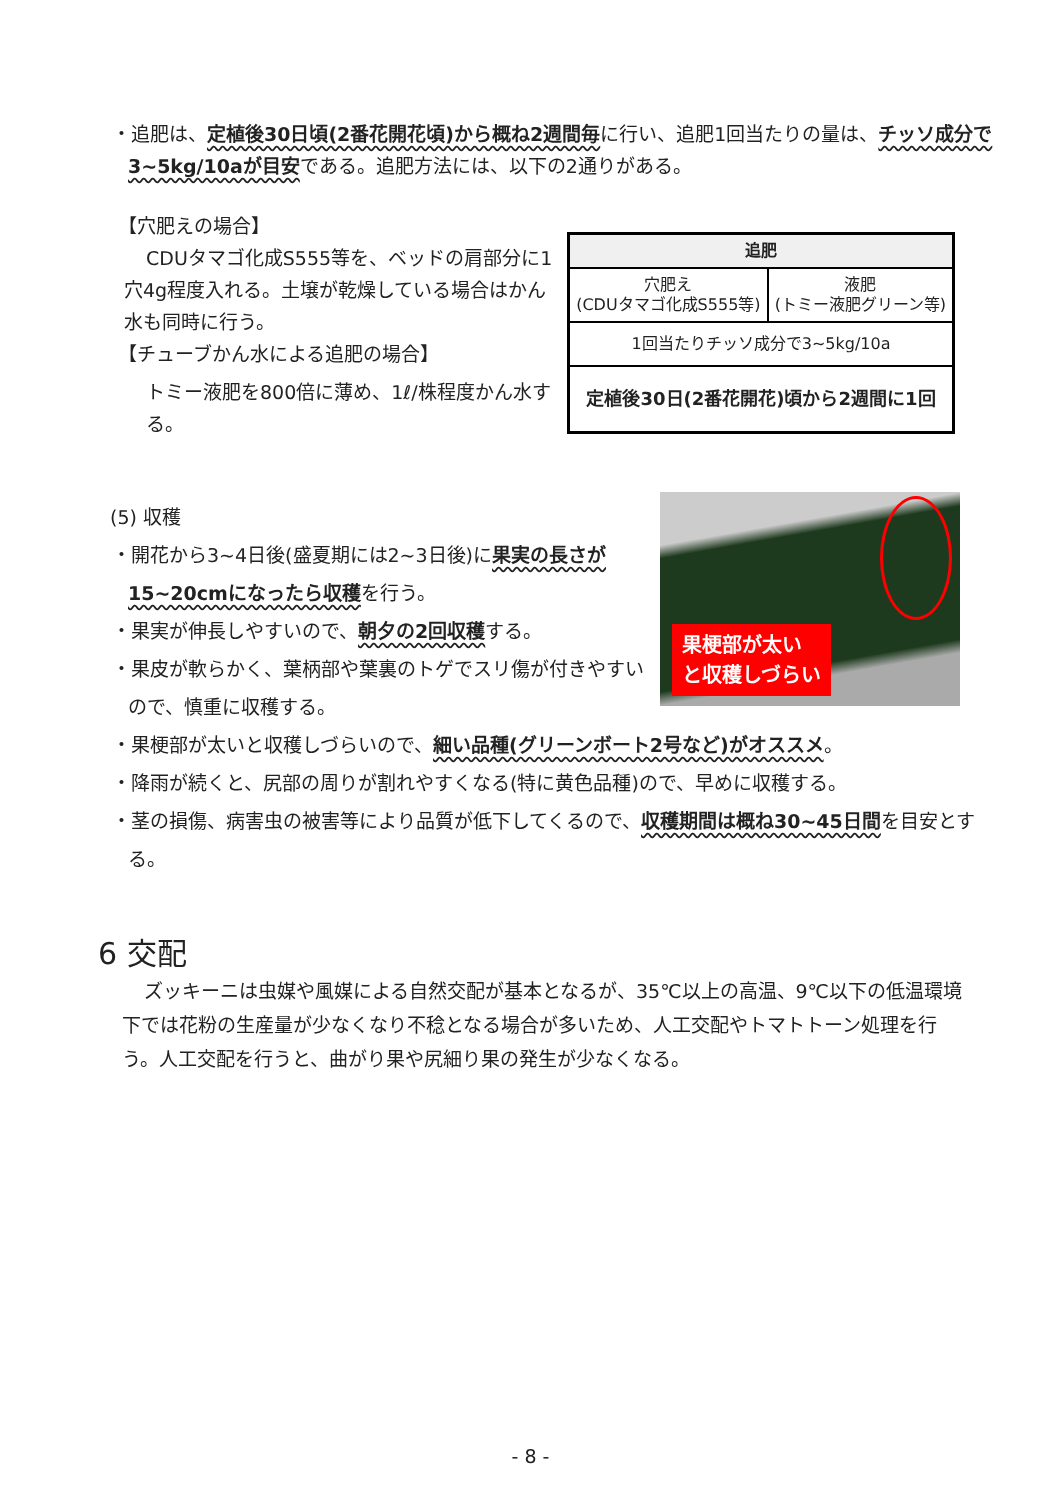・追肥は、定植後30日頃(2番花開花頃)から概ね2週間毎に行い、追肥1回当たりの量は、チッソ成分で3~5kg/10aが目安である。追肥方法には、以下の2通りがある。
【穴肥えの場合】
CDUタマゴ化成S555等を、ベッドの肩部分に1穴4g程度入れる。土壌が乾燥している場合はかん水も同時に行う。
【チューブかん水による追肥の場合】
トミー液肥を800倍に薄め、1ℓ/株程度かん水する。
| 追肥 | |
| --- | --- |
| 穴肥え (CDUタマゴ化成S555等) | 液肥 (トミー液肥グリーン等) |
| 1回当たりチッソ成分で3~5kg/10a | |
| 定植後30日(2番花開花)頃から2週間に1回 | |
(5) 収穫
・開花から3~4日後(盛夏期には2~3日後)に果実の長さが15~20cmになったら収穫を行う。
・果実が伸長しやすいので、朝夕の2回収穫する。
・果皮が軟らかく、葉柄部や葉裏のトゲでスリ傷が付きやすいので、慎重に収穫する。
果梗部が太い
と収穫しづらい
・果梗部が太いと収穫しづらいので、細い品種(グリーンボート2号など)がオススメ。
・降雨が続くと、尻部の周りが割れやすくなる(特に黄色品種)ので、早めに収穫する。
・茎の損傷、病害虫の被害等により品質が低下してくるので、収穫期間は概ね30~45日間を目安とする。
6 交配
ズッキーニは虫媒や風媒による自然交配が基本となるが、35℃以上の高温、9℃以下の低温環境下では花粉の生産量が少なくなり不稔となる場合が多いため、人工交配やトマトトーン処理を行う。人工交配を行うと、曲がり果や尻細り果の発生が少なくなる。
- 8 -